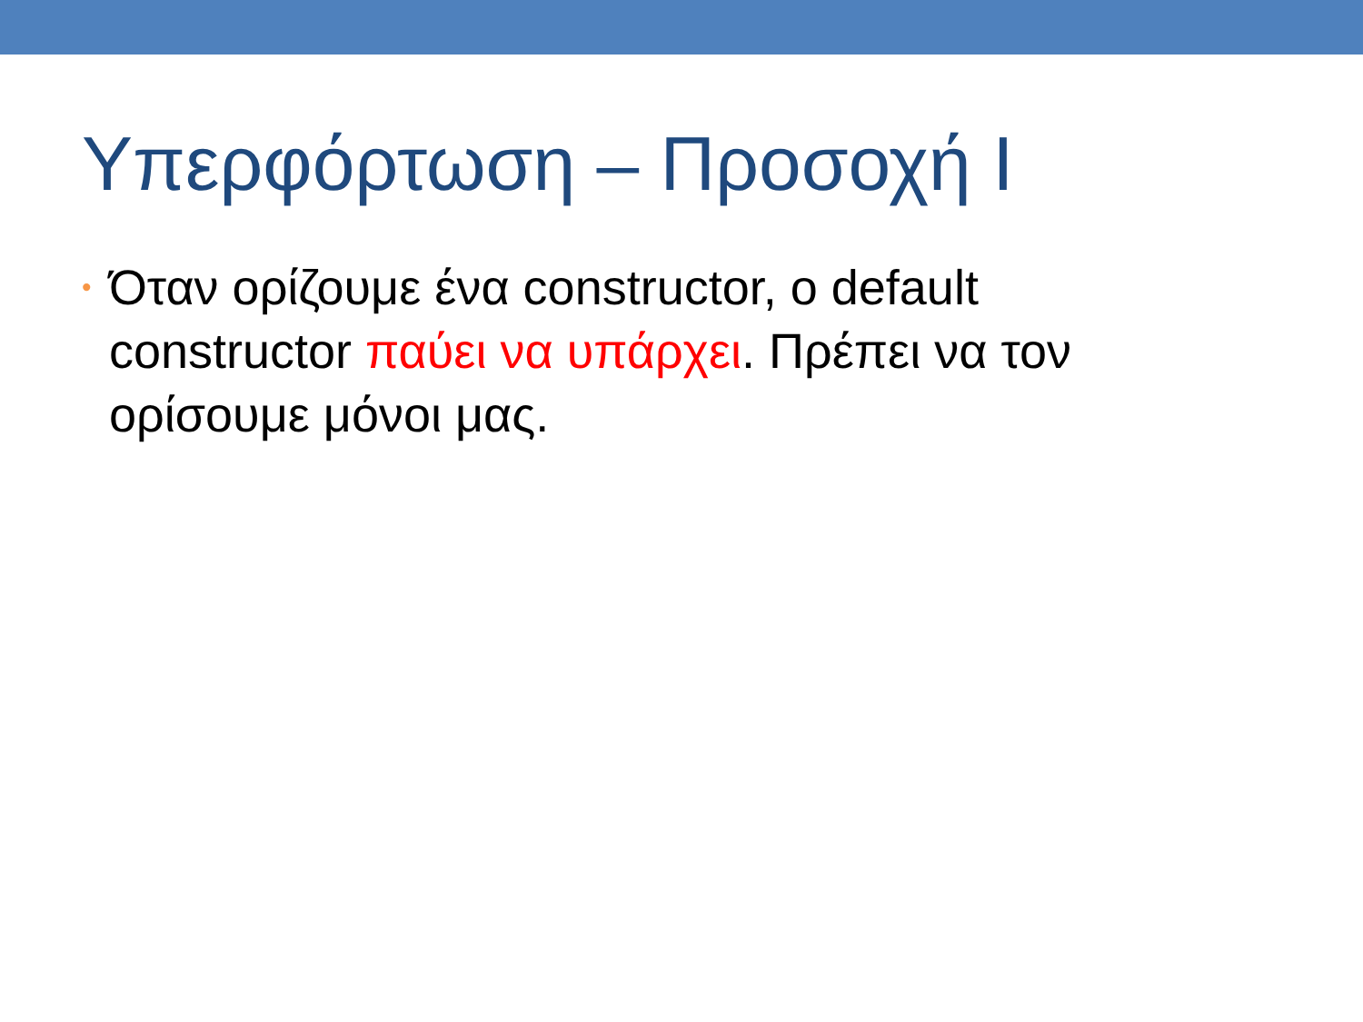Υπερφόρτωση – Προσοχή I
• Όταν ορίζουμε ένα constructor, ο default constructor παύει να υπάρχει. Πρέπει να τον ορίσουμε μόνοι μας.